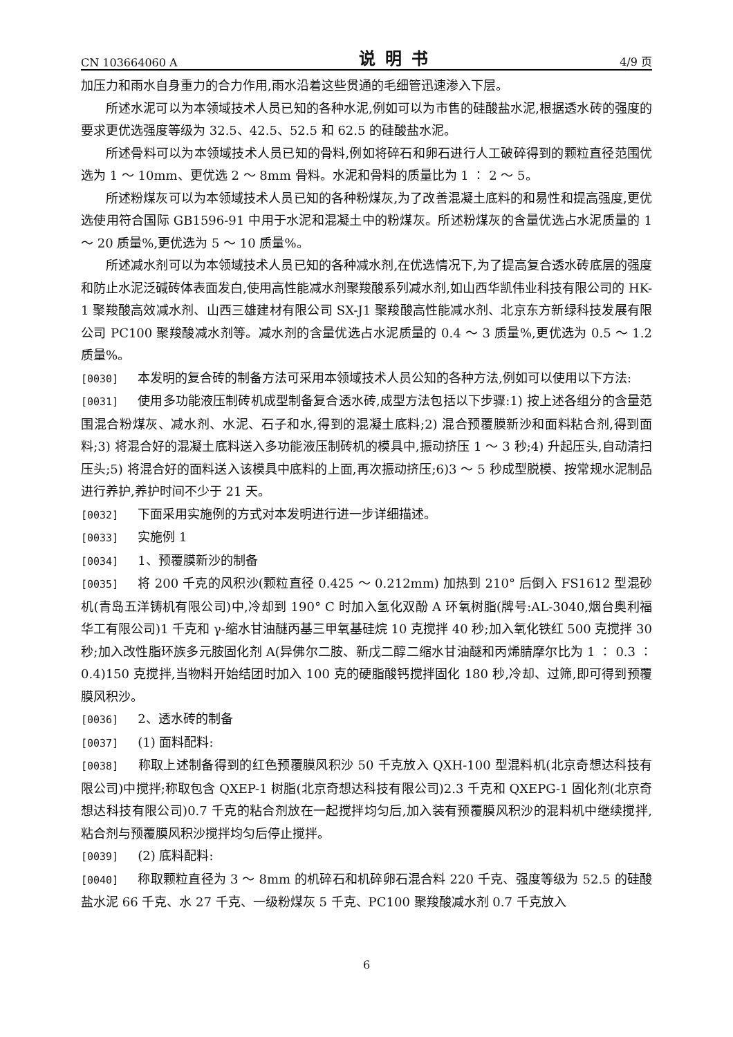CN 103664060 A 说明书 4/9 页
加压力和雨水自身重力的合力作用,雨水沿着这些贯通的毛细管迅速渗入下层。
所述水泥可以为本领域技术人员已知的各种水泥,例如可以为市售的硅酸盐水泥,根据透水砖的强度的要求更优选强度等级为 32.5、42.5、52.5 和 62.5 的硅酸盐水泥。
所述骨料可以为本领域技术人员已知的骨料,例如将碎石和卵石进行人工破碎得到的颗粒直径范围优选为 1 ～ 10mm、更优选 2 ～ 8mm 骨料。水泥和骨料的质量比为 1 ∶ 2 ～ 5。
所述粉煤灰可以为本领域技术人员已知的各种粉煤灰,为了改善混凝土底料的和易性和提高强度,更优选使用符合国际 GB1596-91 中用于水泥和混凝土中的粉煤灰。所述粉煤灰的含量优选占水泥质量的 1 ～ 20 质量%,更优选为 5 ～ 10 质量%。
所述减水剂可以为本领域技术人员已知的各种减水剂,在优选情况下,为了提高复合透水砖底层的强度和防止水泥泛碱砖体表面发白,使用高性能减水剂聚羧酸系列减水剂,如山西华凯伟业科技有限公司的 HK-1 聚羧酸高效减水剂、山西三雄建材有限公司 SX-J1 聚羧酸高性能减水剂、北京东方新绿科技发展有限公司 PC100 聚羧酸减水剂等。减水剂的含量优选占水泥质量的 0.4 ～ 3 质量%,更优选为 0.5 ～ 1.2 质量%。
[0030] 本发明的复合砖的制备方法可采用本领域技术人员公知的各种方法,例如可以使用以下方法:
[0031] 使用多功能液压制砖机成型制备复合透水砖,成型方法包括以下步骤:1) 按上述各组分的含量范围混合粉煤灰、减水剂、水泥、石子和水,得到的混凝土底料;2) 混合预覆膜新沙和面料粘合剂,得到面料;3) 将混合好的混凝土底料送入多功能液压制砖机的模具中,振动挤压 1 ～ 3 秒;4) 升起压头,自动清扫压头;5) 将混合好的面料送入该模具中底料的上面,再次振动挤压;6)3 ～ 5 秒成型脱模、按常规水泥制品进行养护,养护时间不少于 21 天。
[0032] 下面采用实施例的方式对本发明进行进一步详细描述。
[0033] 实施例 1
[0034] 1、预覆膜新沙的制备
[0035] 将 200 千克的风积沙(颗粒直径 0.425 ～ 0.212mm) 加热到 210° 后倒入 FS1612 型混砂机(青岛五洋铸机有限公司)中,冷却到 190° C 时加入氢化双酚 A 环氧树脂(牌号:AL-3040,烟台奥利福华工有限公司)1 千克和 γ-缩水甘油醚丙基三甲氧基硅烷 10 克搅拌 40 秒;加入氧化铁红 500 克搅拌 30 秒;加入改性脂环族多元胺固化剂 A(异佛尔二胺、新戊二醇二缩水甘油醚和丙烯腈摩尔比为 1 ∶ 0.3 ∶ 0.4)150 克搅拌,当物料开始结团时加入 100 克的硬脂酸钙搅拌固化 180 秒,冷却、过筛,即可得到预覆膜风积沙。
[0036] 2、透水砖的制备
[0037] (1) 面料配料:
[0038] 称取上述制备得到的红色预覆膜风积沙 50 千克放入 QXH-100 型混料机(北京奇想达科技有限公司)中搅拌;称取包含 QXEP-1 树脂(北京奇想达科技有限公司)2.3 千克和 QXEPG-1 固化剂(北京奇想达科技有限公司)0.7 千克的粘合剂放在一起搅拌均匀后,加入装有预覆膜风积沙的混料机中继续搅拌,粘合剂与预覆膜风积沙搅拌均匀后停止搅拌。
[0039] (2) 底料配料:
[0040] 称取颗粒直径为 3 ～ 8mm 的机碎石和机碎卵石混合料 220 千克、强度等级为 52.5 的硅酸盐水泥 66 千克、水 27 千克、一级粉煤灰 5 千克、PC100 聚羧酸减水剂 0.7 千克放入
6